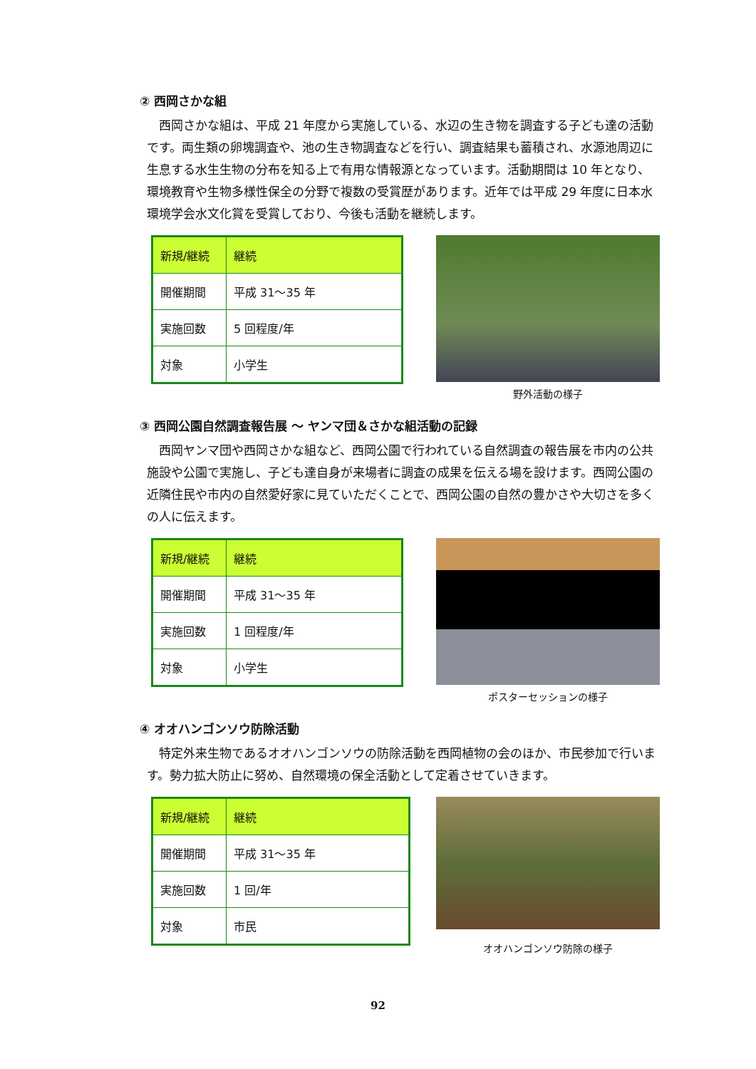② 西岡さかな組
西岡さかな組は、平成 21 年度から実施している、水辺の生き物を調査する子ども達の活動です。両生類の卵塊調査や、池の生き物調査などを行い、調査結果も蓄積され、水源池周辺に生息する水生生物の分布を知る上で有用な情報源となっています。活動期間は 10 年となり、環境教育や生物多様性保全の分野で複数の受賞歴があります。近年では平成 29 年度に日本水環境学会水文化賞を受賞しており、今後も活動を継続します。
| 新規/継続 | 継続 |
| 開催期間 | 平成 31～35 年 |
| 実施回数 | 5 回程度/年 |
| 対象 | 小学生 |
野外活動の様子
③ 西岡公園自然調査報告展 ～ ヤンマ団＆さかな組活動の記録
西岡ヤンマ団や西岡さかな組など、西岡公園で行われている自然調査の報告展を市内の公共施設や公園で実施し、子ども達自身が来場者に調査の成果を伝える場を設けます。西岡公園の近隣住民や市内の自然愛好家に見ていただくことで、西岡公園の自然の豊かさや大切さを多くの人に伝えます。
| 新規/継続 | 継続 |
| 開催期間 | 平成 31～35 年 |
| 実施回数 | 1 回程度/年 |
| 対象 | 小学生 |
ポスターセッションの様子
④ オオハンゴンソウ防除活動
特定外来生物であるオオハンゴンソウの防除活動を西岡植物の会のほか、市民参加で行います。勢力拡大防止に努め、自然環境の保全活動として定着させていきます。
| 新規/継続 | 継続 |
| 開催期間 | 平成 31～35 年 |
| 実施回数 | 1 回/年 |
| 対象 | 市民 |
オオハンゴンソウ防除の様子
92